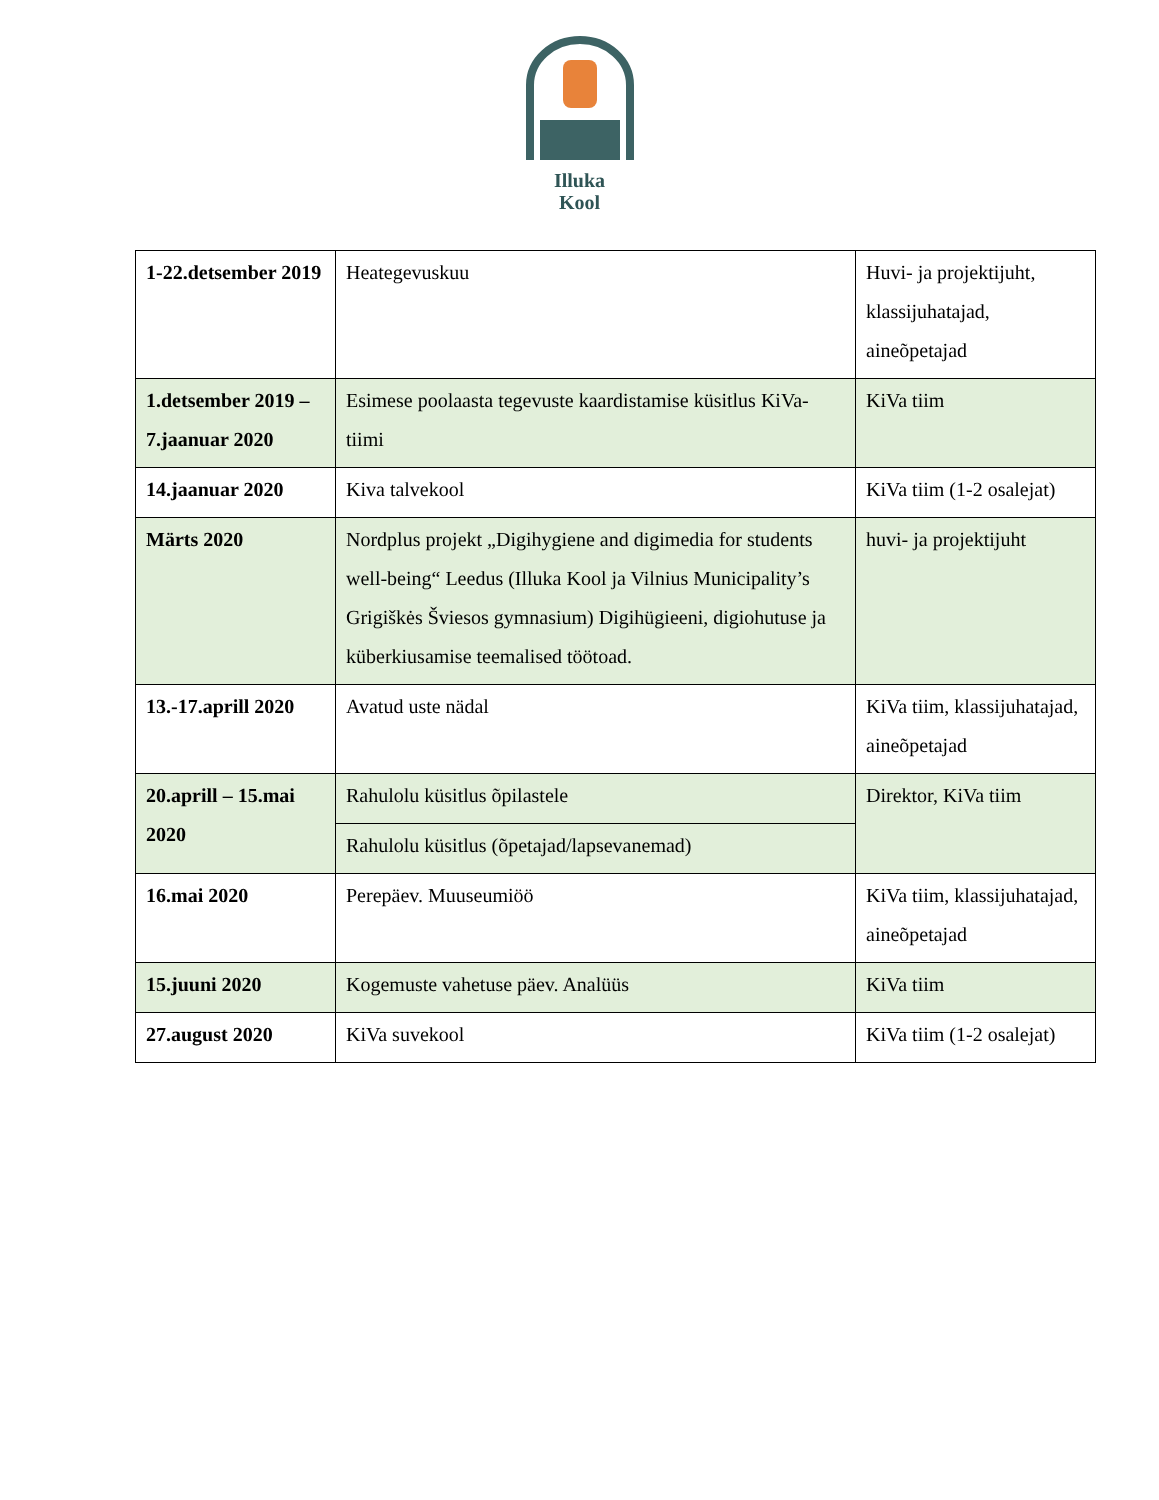Illuka
Kool
| 1-22.detsember 2019 | Heategevuskuu | Huvi- ja projektijuht, klassijuhatajad, aineõpetajad |
| 1.detsember 2019 – 7.jaanuar 2020 | Esimese poolaasta tegevuste kaardistamise küsitlus KiVa-tiimi | KiVa tiim |
| 14.jaanuar 2020 | Kiva talvekool | KiVa tiim (1-2 osalejat) |
| Märts 2020 | Nordplus projekt „Digihygiene and digimedia for students well-being“ Leedus (Illuka Kool ja Vilnius Municipality’s Grigiškės Šviesos gymnasium) Digihügieeni, digiohutuse ja küberkiusamise teemalised töötoad. | huvi- ja projektijuht |
| 13.-17.aprill 2020 | Avatud uste nädal | KiVa tiim, klassijuhatajad, aineõpetajad |
| 20.aprill – 15.mai 2020 | Rahulolu küsitlus õpilastele | Direktor, KiVa tiim |
| | Rahulolu küsitlus (õpetajad/lapsevanemad) | |
| 16.mai 2020 | Perepäev. Muuseumiöö | KiVa tiim, klassijuhatajad, aineõpetajad |
| 15.juuni 2020 | Kogemuste vahetuse päev. Analüüs | KiVa tiim |
| 27.august 2020 | KiVa suvekool | KiVa tiim (1-2 osalejat) |